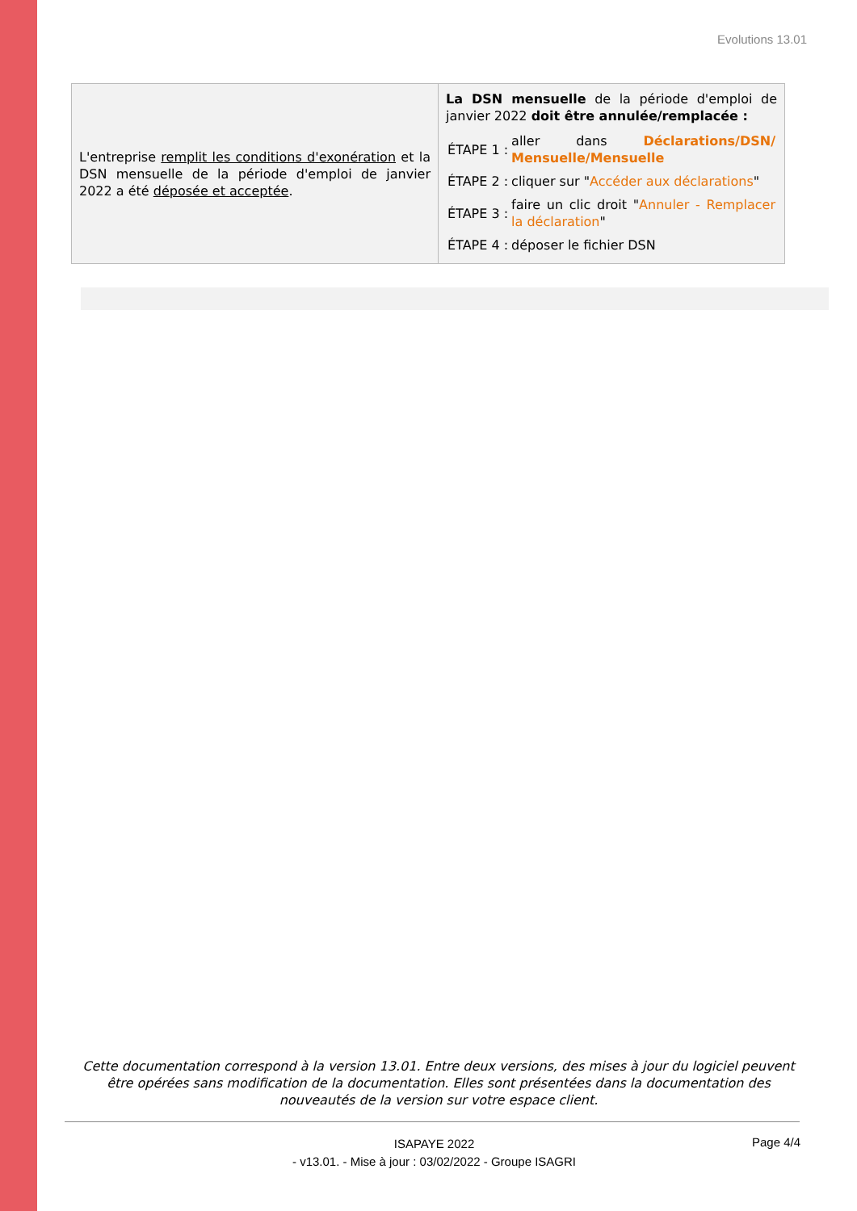Evolutions 13.01
| L'entreprise remplit les conditions d'exonération et la DSN mensuelle de la période d'emploi de janvier 2022 a été déposée et acceptée . | La DSN mensuelle de la période d'emploi de janvier 2022 doit être annulée/remplacée : / ÉTAPE 1 : / aller dans Déclarations/DSN/ Mensuelle/Mensuelle / / ÉTAPE 2 : / cliquer sur " Accéder aux déclarations " / / ÉTAPE 3 : / faire un clic droit " Annuler - Remplacer la déclaration " / / ÉTAPE 4 : / déposer le fichier DSN / |
Cette documentation correspond à la version 13.01. Entre deux versions, des mises à jour du logiciel peuvent être opérées sans modification de la documentation. Elles sont présentées dans la documentation des nouveautés de la version sur votre espace client.
ISAPAYE 2022
- v13.01. - Mise à jour : 03/02/2022 - Groupe ISAGRI
Page 4/4